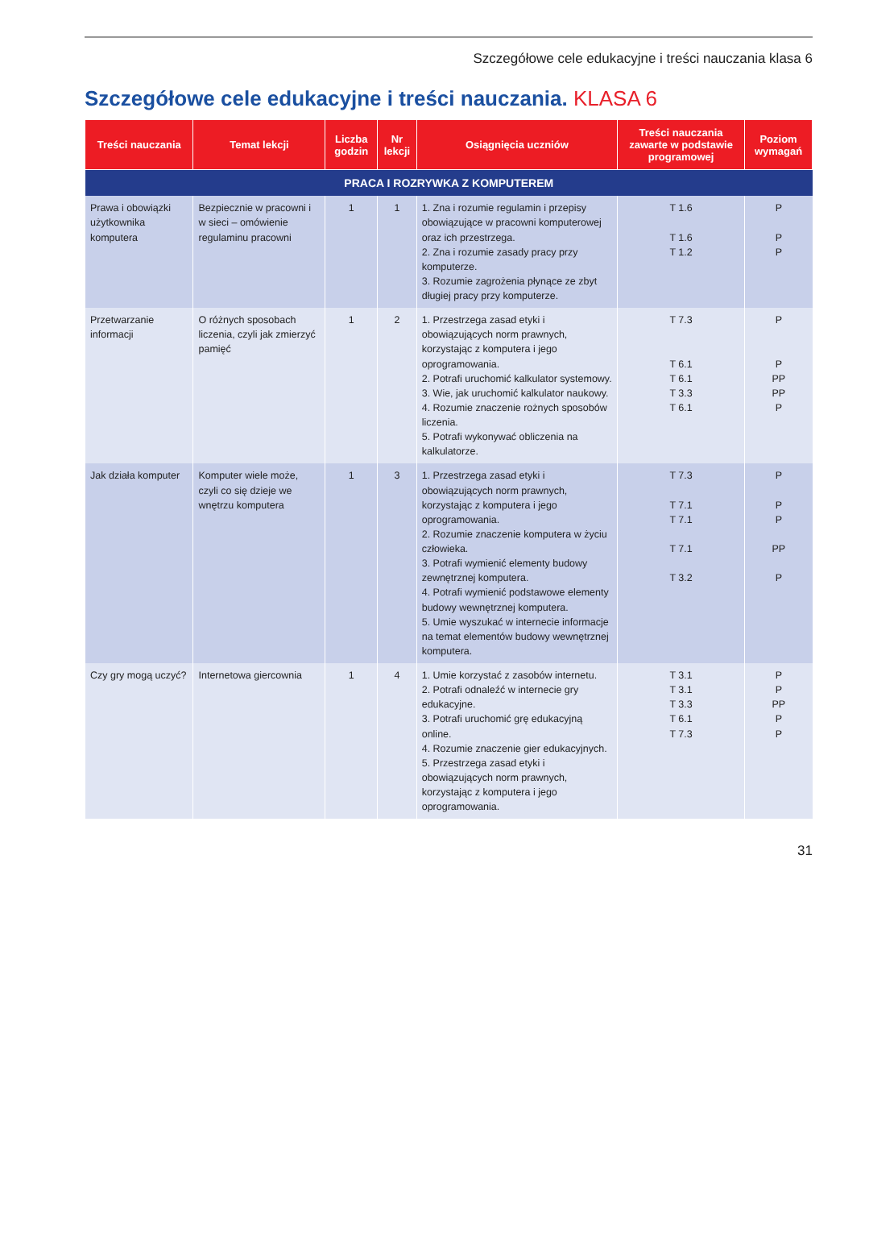Szczegółowe cele edukacyjne i treści nauczania klasa 6
Szczegółowe cele edukacyjne i treści nauczania. KLASA 6
| Treści nauczania | Temat lekcji | Liczba godzin | Nr lekcji | Osiągnięcia uczniów | Treści nauczania zawarte w podstawie programowej | Poziom wymagań |
| --- | --- | --- | --- | --- | --- | --- |
| PRACA I ROZRYWKA Z KOMPUTEREM | | | | | | |
| Prawa i obowiązki użytkownika komputera | Bezpiecznie w pracowni i w sieci – omówienie regulaminu pracowni | 1 | 1 | 1. Zna i rozumie regulamin i przepisy obowiązujące w pracowni komputerowej oraz ich przestrzega. 2. Zna i rozumie zasady pracy przy komputerze. 3. Rozumie zagrożenia płynące ze zbyt długiej pracy przy komputerze. | T 1.6 T 1.6 T 1.2 | P P P |
| Przetwarzanie informacji | O różnych sposobach liczenia, czyli jak zmierzyć pamięć | 1 | 2 | 1. Przestrzega zasad etyki i obowiązujących norm prawnych, korzystając z komputera i jego oprogramowania. 2. Potrafi uruchomić kalkulator systemowy. 3. Wie, jak uruchomić kalkulator naukowy. 4. Rozumie znaczenie rożnych sposobów liczenia. 5. Potrafi wykonywać obliczenia na kalkulatorze. | T 7.3 T 6.1 T 6.1 T 3.3 T 6.1 | P P PP PP P |
| Jak działa komputer | Komputer wiele może, czyli co się dzieje we wnętrzu komputera | 1 | 3 | 1. Przestrzega zasad etyki i obowiązujących norm prawnych, korzystając z komputera i jego oprogramowania. 2. Rozumie znaczenie komputera w życiu człowieka. 3. Potrafi wymienić elementy budowy zewnętrznej komputera. 4. Potrafi wymienić podstawowe elementy budowy wewnętrznej komputera. 5. Umie wyszukać w internecie informacje na temat elementów budowy wewnętrznej komputera. | T 7.3 T 7.1 T 7.1 T 7.1 T 3.2 | P P P PP P |
| Czy gry mogą uczyć? | Internetowa giercownia | 1 | 4 | 1. Umie korzystać z zasobów internetu. 2. Potrafi odnaleźć w internecie gry edukacyjne. 3. Potrafi uruchomić grę edukacyjną online. 4. Rozumie znaczenie gier edukacyjnych. 5. Przestrzega zasad etyki i obowiązujących norm prawnych, korzystając z komputera i jego oprogramowania. | T 3.1 T 3.1 T 3.3 T 6.1 T 7.3 | P P PP P P |
31